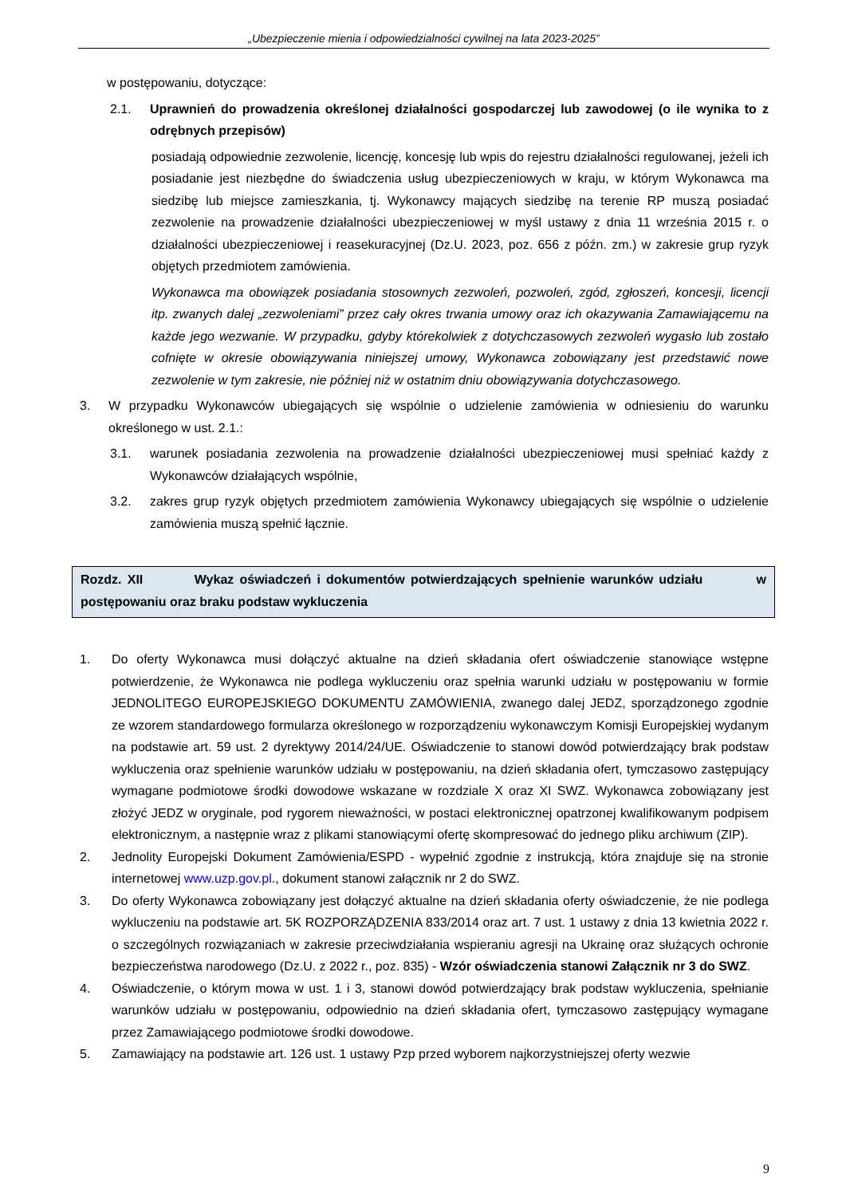„Ubezpieczenie mienia i odpowiedzialności cywilnej na lata 2023-2025”
w postępowaniu, dotyczące:
2.1. Uprawnień do prowadzenia określonej działalności gospodarczej lub zawodowej (o ile wynika to z odrębnych przepisów)
posiadają odpowiednie zezwolenie, licencję, koncesję lub wpis do rejestru działalności regulowanej, jeżeli ich posiadanie jest niezbędne do świadczenia usług ubezpieczeniowych w kraju, w którym Wykonawca ma siedzibę lub miejsce zamieszkania, tj. Wykonawcy mających siedzibę na terenie RP muszą posiadać zezwolenie na prowadzenie działalności ubezpieczeniowej w myśl ustawy z dnia 11 września 2015 r. o działalności ubezpieczeniowej i reasekuracyjnej (Dz.U. 2023, poz. 656 z późn. zm.) w zakresie grup ryzyk objętych przedmiotem zamówienia.
Wykonawca ma obowiązek posiadania stosownych zezwoleń, pozwoleń, zgód, zgłoszeń, koncesji, licencji itp. zwanych dalej „zezwoleniami” przez cały okres trwania umowy oraz ich okazywania Zamawiającemu na każde jego wezwanie. W przypadku, gdyby którekolwiek z dotychczasowych zezwoleń wygasło lub zostało cofnięte w okresie obowiązywania niniejszej umowy, Wykonawca zobowiązany jest przedstawić nowe zezwolenie w tym zakresie, nie później niż w ostatnim dniu obowiązywania dotychczasowego.
3. W przypadku Wykonawców ubiegających się wspólnie o udzielenie zamówienia w odniesieniu do warunku określonego w ust. 2.1.:
3.1. warunek posiadania zezwolenia na prowadzenie działalności ubezpieczeniowej musi spełniać każdy z Wykonawców działających wspólnie,
3.2. zakres grup ryzyk objętych przedmiotem zamówienia Wykonawcy ubiegających się wspólnie o udzielenie zamówienia muszą spełnić łącznie.
Rozdz. XII Wykaz oświadczeń i dokumentów potwierdzających spełnienie warunków udziału w postępowaniu oraz braku podstaw wykluczenia
1. Do oferty Wykonawca musi dołączyć aktualne na dzień składania ofert oświadczenie stanowiące wstępne potwierdzenie, że Wykonawca nie podlega wykluczeniu oraz spełnia warunki udziału w postępowaniu w formie JEDNOLITEGO EUROPEJSKIEGO DOKUMENTU ZAMÓWIENIA, zwanego dalej JEDZ, sporządzonego zgodnie ze wzorem standardowego formularza określonego w rozporządzeniu wykonawczym Komisji Europejskiej wydanym na podstawie art. 59 ust. 2 dyrektywy 2014/24/UE. Oświadczenie to stanowi dowód potwierdzający brak podstaw wykluczenia oraz spełnienie warunków udziału w postępowaniu, na dzień składania ofert, tymczasowo zastępujący wymagane podmiotowe środki dowodowe wskazane w rozdziale X oraz XI SWZ. Wykonawca zobowiązany jest złożyć JEDZ w oryginale, pod rygorem nieważności, w postaci elektronicznej opatrzonej kwalifikowanym podpisem elektronicznym, a następnie wraz z plikami stanowiącymi ofertę skompresować do jednego pliku archiwum (ZIP).
2. Jednolity Europejski Dokument Zamówienia/ESPD - wypełnić zgodnie z instrukcją, która znajduje się na stronie internetowej www.uzp.gov.pl., dokument stanowi załącznik nr 2 do SWZ.
3. Do oferty Wykonawca zobowiązany jest dołączyć aktualne na dzień składania oferty oświadczenie, że nie podlega wykluczeniu na podstawie art. 5K ROZPORZĄDZENIA 833/2014 oraz art. 7 ust. 1 ustawy z dnia 13 kwietnia 2022 r. o szczególnych rozwiązaniach w zakresie przeciwdziałania wspieraniu agresji na Ukrainę oraz służących ochronie bezpieczeństwa narodowego (Dz.U. z 2022 r., poz. 835) - Wzór oświadczenia stanowi Załącznik nr 3 do SWZ.
4. Oświadczenie, o którym mowa w ust. 1 i 3, stanowi dowód potwierdzający brak podstaw wykluczenia, spełnianie warunków udziału w postępowaniu, odpowiednio na dzień składania ofert, tymczasowo zastępujący wymagane przez Zamawiającego podmiotowe środki dowodowe.
5. Zamawiający na podstawie art. 126 ust. 1 ustawy Pzp przed wyborem najkorzystniejszej oferty wezwie
9